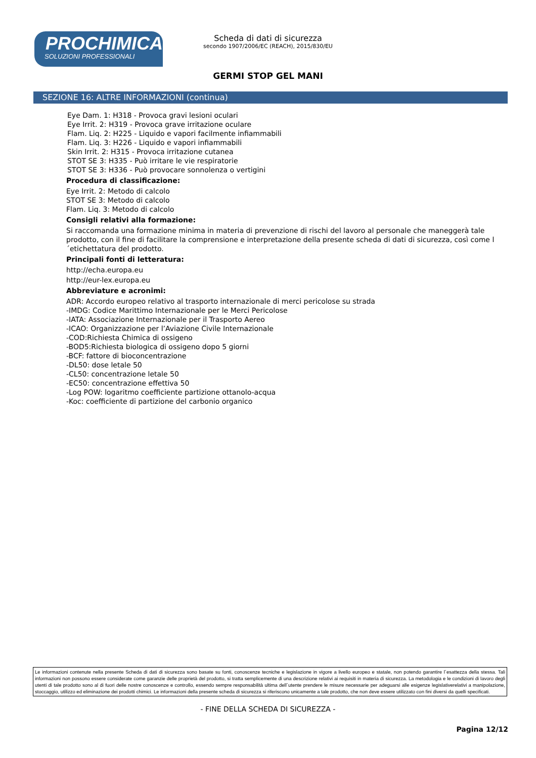PROCHIMICA
SOLUZIONI PROFESSIONALI
Scheda di dati di sicurezza
secondo 1907/2006/EC (REACH), 2015/830/EU
GERMI STOP GEL MANI
SEZIONE 16: ALTRE INFORMAZIONI (continua)
Eye Dam. 1: H318 - Provoca gravi lesioni oculari
Eye Irrit. 2: H319 - Provoca grave irritazione oculare
Flam. Liq. 2: H225 - Liquido e vapori facilmente infiammabili
Flam. Liq. 3: H226 - Liquido e vapori infiammabili
Skin Irrit. 2: H315 - Provoca irritazione cutanea
STOT SE 3: H335 - Può irritare le vie respiratorie
STOT SE 3: H336 - Può provocare sonnolenza o vertigini
Procedura di classificazione:
Eye Irrit. 2: Metodo di calcolo
STOT SE 3: Metodo di calcolo
Flam. Liq. 3: Metodo di calcolo
Consigli relativi alla formazione:
Si raccomanda una formazione minima in materia di prevenzione di rischi del lavoro al personale che maneggerà tale prodotto, con il fine di facilitare la comprensione e interpretazione della presente scheda di dati di sicurezza, così come l´etichettatura del prodotto.
Principali fonti di letteratura:
http://echa.europa.eu
http://eur-lex.europa.eu
Abbreviature e acronimi:
ADR: Accordo europeo relativo al trasporto internazionale di merci pericolose su strada
-IMDG: Codice Marittimo Internazionale per le Merci Pericolose
-IATA: Associazione Internazionale per il Trasporto Aereo
-ICAO: Organizzazione per l’Aviazione Civile Internazionale
-COD:Richiesta Chimica di ossigeno
-BOD5:Richiesta biologica di ossigeno dopo 5 giorni
-BCF: fattore di bioconcentrazione
-DL50: dose letale 50
-CL50: concentrazione letale 50
-EC50: concentrazione effettiva 50
-Log POW: logaritmo coefficiente partizione ottanolo-acqua
-Koc: coefficiente di partizione del carbonio organico
Le informazioni contenute nella presente Scheda di dati di sicurezza sono basate su fonti, conoscenze tecniche e legislazione in vigore a livello europeo e statale, non potendo garantire l´esattezza della stessa. Tali informazioni non possono essere considerate come garanzie delle proprietà del prodotto, si tratta semplicemente di una descrizione relativi ai requisiti in materia di sicurezza. La metodologia e le condizioni di lavoro degli utenti di tale prodotto sono al di fuori delle nostre conoscenze e controllo, essendo sempre responsabilità ultima dell´utente prendere le misure necessarie per adeguarsi alle esigenze legislativerelativi a manipolazione, stoccaggio, utilizzo ed eliminazione dei prodotti chimici. Le informazioni della presente scheda di sicurezza si riferiscono unicamente a tale prodotto, che non deve essere utilizzato con fini diversi da quelli specificati.
- FINE DELLA SCHEDA DI SICUREZZA -
Pagina 12/12